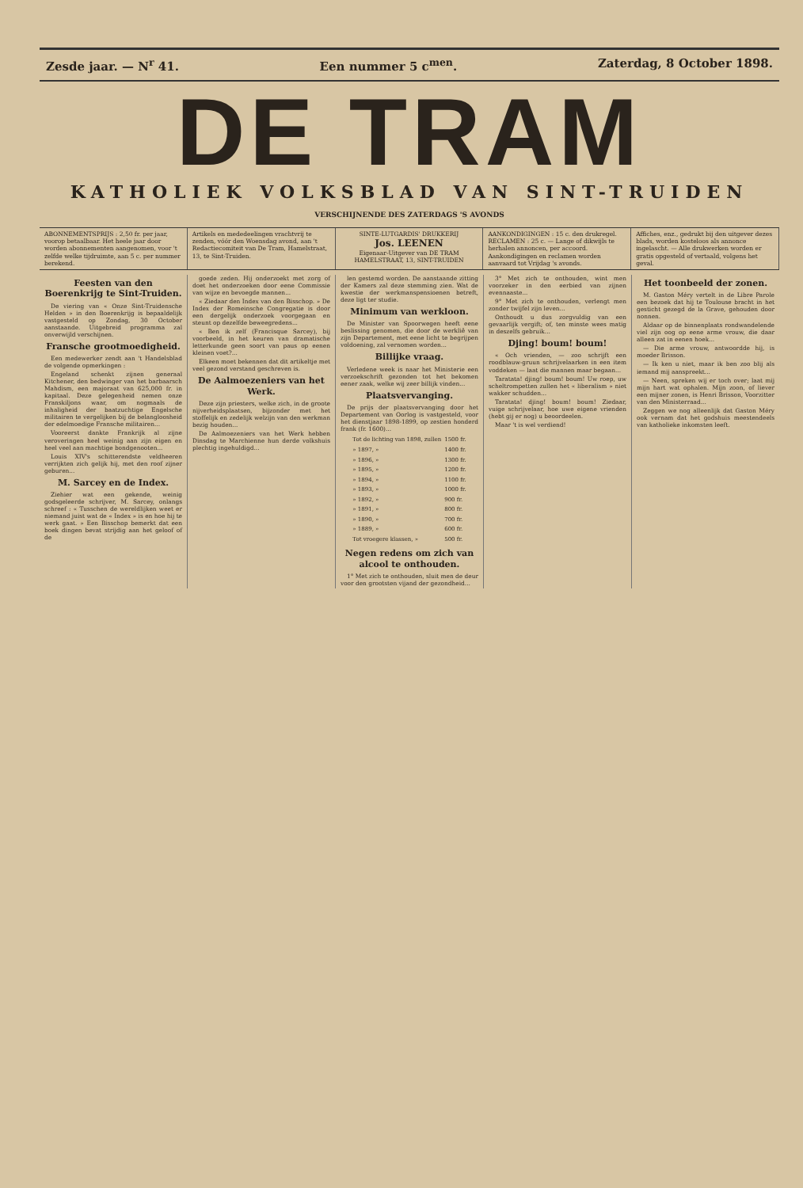Zesde jaar. — N<sup>r</sup> 41. Een nummer 5 c<sup>men</sup>. Zaterdag, 8 October 1898.
DE TRAM
KATHOLIEK VOLKSBLAD VAN SINT-TRUIDEN
VERSCHIJNENDE DES ZATERDAGS 'S AVONDS
ABONNEMENTSPRIJS : 2,50 fr. per jaar, voorop betaalbaar. Het heele jaar door worden abonnementen aangenomen, voor 't zelfde welke tijdruimte, aan 5 c. per nummer berekend.
Artikels en mededeelingen vrachtvrij te zenden, vóór den Woensdag avond, aan 't Redactiecomiteit van De Tram, Hamelstraat, 13, te Sint-Truiden.
SINTE-LUTGARDIS' DRUKKERIJ
Jos. LEENEN
Eigenaar-Uitgever van DE TRAM
HAMELSTRAAT, 13, SINT-TRUIDEN
AANKONDIGINGEN : 15 c. den drukregel. RECLAMEN : 25 c. — Lange of dikwijls te herhalen annoncen, per accoord. Aankondigingen en reclamen worden aanvaard tot Vrijdag 's avonds.
Affiches, enz., gedrukt bij den uitgever dezes blads, worden kosteloos als annonce ingelascht. — Alle drukwerken worden er gratis opgesteld of vertaald, volgens het geval.
Feesten van den Boerenkrijg te Sint-Truiden.
De viering van « Onze Sint-Truidensche Helden » in den Boerenkrijg is bepaaldelijk vastgesteld op Zondag, 30 October aanstaande. Uitgebreid programma zal onverwijld verschijnen.
Fransche grootmoedigheid.
Een medewerker zendt aan 't Handelsblad de volgende opmerkingen :
Engeland schenkt zijnen generaal Kitchener, den bedwinger van het barbaarsch Mahdism, een majoraat van 625,000 fr. in kapitaal. Deze gelegenheid nemen onze Franskiljons waar, om nogmaals de inhaligheid der baatzuchtige Engelsche militairen te vergelijken bij de belangloosheid der edelmoedige Fransche militairen...
Vooreerst dankte Frankrijk al zijne veroveringen heel weinig aan zijn eigen en heel veel aan machtige bondgenooten...
Louis XIV's schitterendste veldheeren verrijkten zich gelijk hij, met den roof zijner geburen...
M. Sarcey en de Index.
Ziehier wat een gekende, weinig godsgeleerde schrijver, M. Sarcey, onlangs schreef : « Tusschen de wereldlijken weet er niemand juist wat de « Index » is en hoe hij te werk gaat. » Een Bisschop bemerkt dat een boek dingen bevat strijdig aan het geloof of de
goede zeden. Hij onderzoekt met zorg of doet het onderzoeken door eene Commissie van wijze en bevoegde mannen...
« Ziedaar den Index van den Bisschop. » De Index der Romeinsche Congregatie is door een dergelijk onderzoek voorgegaan en steunt op dezelfde beweegredens...
« Ben ik zelf (Francisque Sarcey), bij voorbeeld, in het keuren van dramatische letterkunde geen soort van paus op eenen kleinen voet?...
Elkeen moet bekennen dat dit artikeltje met veel gezond verstand geschreven is.
De Aalmoezeniers van het Werk.
Deze zijn priesters, welke zich, in de groote nijverheidsplaatsen, bijzonder met het stoffelijk en zedelijk welzijn van den werkman bezig houden...
De Aalmoezeniers van het Werk hebben Dinsdag te Marchienne hun derde volkshuis plechtig ingehuldigd...
len gestemd worden. De aanstaande zitting der Kamers zal deze stemming zien. Wat de kwestie der werkmanspensioenen betreft, deze ligt ter studie.
Minimum van werkloon.
De Minister van Spoorwegen heeft eene beslissing genomen, die door de werkliê van zijn Departement, met eene licht te begrijpen voldoening, zal vernomen worden...
Billijke vraag.
Verledene week is naar het Ministerie een verzoekschrift gezonden tot het bekomen eener zaak, welke wij zeer billijk vinden...
Plaatsvervanging.
De prijs der plaatsvervanging door het Departement van Oorlog is vastgesteld, voor het dienstjaar 1898-1899, op zestien honderd frank (fr. 1600)...
| Tot de lichting van 1898, zullen | 1500 fr. |
| » 1897, » | 1400 fr. |
| » 1896, » | 1300 fr. |
| » 1895, » | 1200 fr. |
| » 1894, » | 1100 fr. |
| » 1893, » | 1000 fr. |
| » 1892, » | 900 fr. |
| » 1891, » | 800 fr. |
| » 1890, » | 700 fr. |
| » 1889, » | 600 fr. |
| Tot vroegere klassen, » | 500 fr. |
Negen redens om zich van alcool te onthouden.
1° Met zich te onthouden, sluit men de deur voor den grootsten vijand der gezondheid...
3° Met zich te onthouden, wint men voorzeker in den eerbied van zijnen evennaaste...
9° Met zich te onthouden, verlengt men zonder twijfel zijn leven...
Onthoudt u dus zorgvuldig van een gevaarlijk vergift; of, ten minste wees matig in deszelfs gebruik...
Djing! boum! boum!
« Och vrienden, — zoo schrijft een roodblauw-gruun schrijvelaarken in een item voddeken — laat die mannen maar begaan...
Taratata! djing! boum! boum! Uw roep, uw scheltrompetten zullen het « liberalism » niet wakker schudden...
Taratata! djing! boum! boum! Ziedaar, vuige schrijvelaar, hoe uwe eigene vrienden (hebt gij er nog) u beoordeelen.
Maar 't is wel verdiend!
Het toonbeeld der zonen.
M. Gaston Méry vertelt in de Libre Parole een bezoek dat hij te Toulouse bracht in het gesticht gezegd de la Grave, gehouden door nonnen.
Aldaar op de binnenplaats rondwandelende viel zijn oog op eene arme vrouw, die daar alleen zat in eenen hoek...
— Die arme vrouw, antwoordde hij, is moeder Brisson.
— Ik ken u niet, maar ik ben zoo blij als iemand mij aanspreekt...
— Neen, spreken wij er toch over; laat mij mijn hart wat ophalen. Mijn zoon, of liever een mijner zonen, is Henri Brisson, Voorzitter van den Ministerraad...
Zeggen we nog alleenlijk dat Gaston Méry ook vernam dat het godshuis meestendeels van katholieke inkomsten leeft.